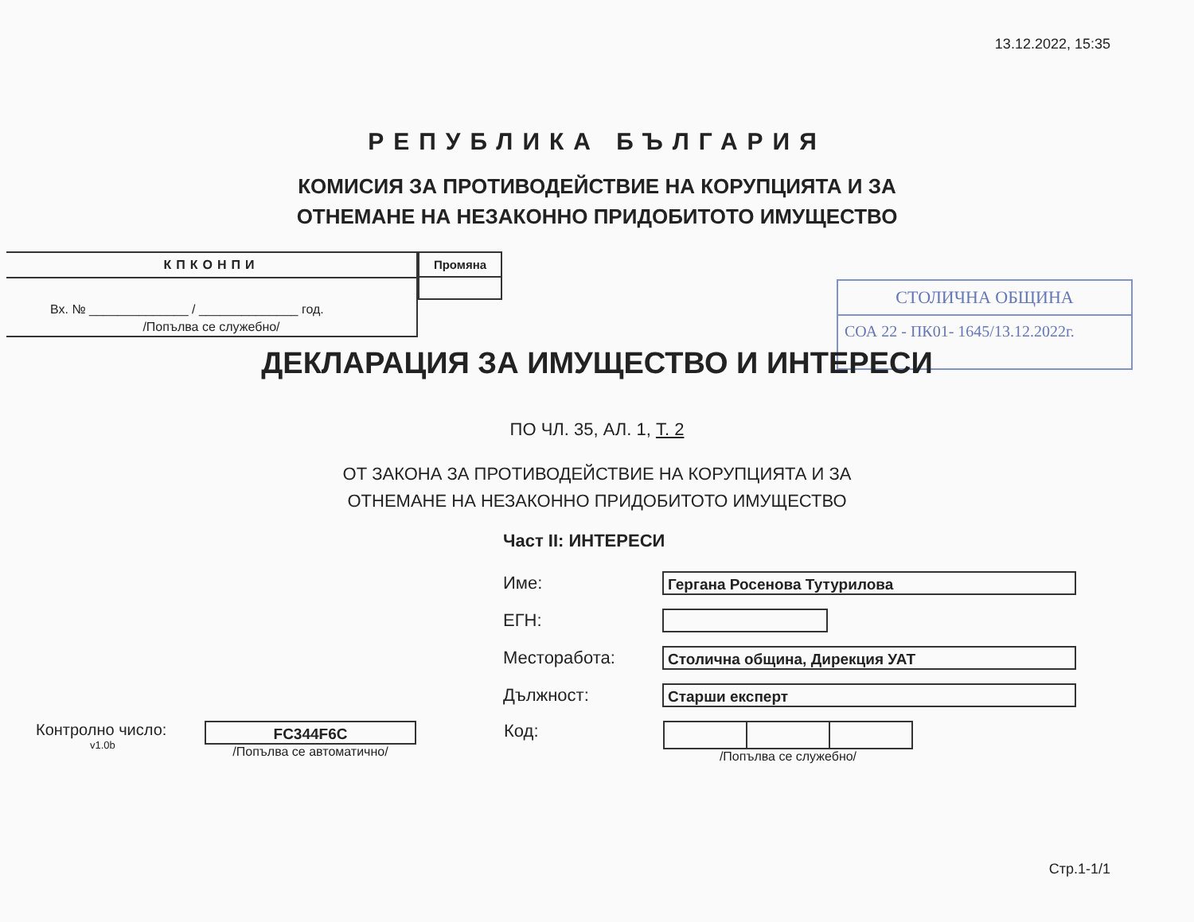13.12.2022, 15:35
РЕПУБЛИКА БЪЛГАРИЯ
КОМИСИЯ ЗА ПРОТИВОДЕЙСТВИЕ НА КОРУПЦИЯТА И ЗА
ОТНЕМАНЕ НА НЕЗАКОННО ПРИДОБИТОТО ИМУЩЕСТВО
КПКОНПИ
Вх. № ______________ / ______________ год.
/Попълва се служебно/
Промяна
СТОЛИЧНА ОБЩИНА
СОА 22 - ПК01- 1645/13.12.2022г.
ДЕКЛАРАЦИЯ ЗА ИМУЩЕСТВО И ИНТЕРЕСИ
ПО ЧЛ. 35, АЛ. 1, Т. 2
ОТ ЗАКОНА ЗА ПРОТИВОДЕЙСТВИЕ НА КОРУПЦИЯТА И ЗА
ОТНЕМАНЕ НА НЕЗАКОННО ПРИДОБИТОТО ИМУЩЕСТВО
Част II: ИНТЕРЕСИ
Име:
Гергана Росенова Тутурилова
ЕГН:
Месторабота:
Столична община, Дирекция УАТ
Дължност:
Старши експерт
Контролно число:
v1.0b
FC344F6C
/Попълва се автоматично/
Код:
/Попълва се служебно/
Стр.1-1/1